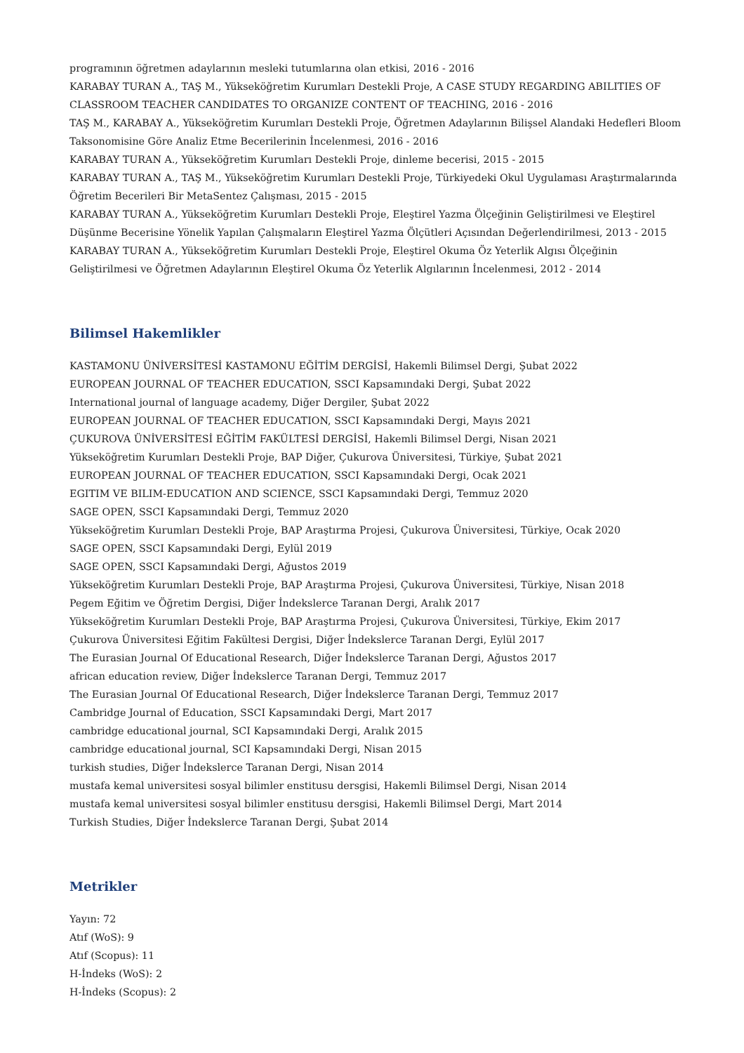programının öğretmen adaylarının mesleki tutumlarına olan etkisi, 2016 - 2016
KARABAY TURAN A., TAŞ M., Yükseköğretim Kurumları Destekli Proje, A CASE STUDY REGARDING ABILITIES OF CLASSROOM TEACHER CANDIDATES TO ORGANIZE CONTENT OF TEACHING, 2016 - 2016
TAŞ M., KARABAY A., Yükseköğretim Kurumları Destekli Proje, Öğretmen Adaylarının Bilişsel Alandaki Hedefleri Bloom Taksonomisine Göre Analiz Etme Becerilerinin İncelenmesi, 2016 - 2016
KARABAY TURAN A., Yükseköğretim Kurumları Destekli Proje, dinleme becerisi, 2015 - 2015
KARABAY TURAN A., TAŞ M., Yükseköğretim Kurumları Destekli Proje, Türkiyedeki Okul Uygulaması Araştırmalarında Öğretim Becerileri Bir MetaSentez Çalışması, 2015 - 2015
KARABAY TURAN A., Yükseköğretim Kurumları Destekli Proje, Eleştirel Yazma Ölçeğinin Geliştirilmesi ve Eleştirel Düşünme Becerisine Yönelik Yapılan Çalışmaların Eleştirel Yazma Ölçütleri Açısından Değerlendirilmesi, 2013 - 2015
KARABAY TURAN A., Yükseköğretim Kurumları Destekli Proje, Eleştirel Okuma Öz Yeterlik Algısı Ölçeğinin Geliştirilmesi ve Öğretmen Adaylarının Eleştirel Okuma Öz Yeterlik Algılarının İncelenmesi, 2012 - 2014
Bilimsel Hakemlikler
KASTAMONU ÜNİVERSİTESİ KASTAMONU EĞİTİM DERGİSİ, Hakemli Bilimsel Dergi, Şubat 2022
EUROPEAN JOURNAL OF TEACHER EDUCATION, SSCI Kapsamındaki Dergi, Şubat 2022
International journal of language academy, Diğer Dergiler, Şubat 2022
EUROPEAN JOURNAL OF TEACHER EDUCATION, SSCI Kapsamındaki Dergi, Mayıs 2021
ÇUKUROVA ÜNİVERSİTESİ EĞİTİM FAKÜLTESİ DERGİSİ, Hakemli Bilimsel Dergi, Nisan 2021
Yükseköğretim Kurumları Destekli Proje, BAP Diğer, Çukurova Üniversitesi, Türkiye, Şubat 2021
EUROPEAN JOURNAL OF TEACHER EDUCATION, SSCI Kapsamındaki Dergi, Ocak 2021
EGITIM VE BILIM-EDUCATION AND SCIENCE, SSCI Kapsamındaki Dergi, Temmuz 2020
SAGE OPEN, SSCI Kapsamındaki Dergi, Temmuz 2020
Yükseköğretim Kurumları Destekli Proje, BAP Araştırma Projesi, Çukurova Üniversitesi, Türkiye, Ocak 2020
SAGE OPEN, SSCI Kapsamındaki Dergi, Eylül 2019
SAGE OPEN, SSCI Kapsamındaki Dergi, Ağustos 2019
Yükseköğretim Kurumları Destekli Proje, BAP Araştırma Projesi, Çukurova Üniversitesi, Türkiye, Nisan 2018
Pegem Eğitim ve Öğretim Dergisi, Diğer İndekslerce Taranan Dergi, Aralık 2017
Yükseköğretim Kurumları Destekli Proje, BAP Araştırma Projesi, Çukurova Üniversitesi, Türkiye, Ekim 2017
Çukurova Üniversitesi Eğitim Fakültesi Dergisi, Diğer İndekslerce Taranan Dergi, Eylül 2017
The Eurasian Journal Of Educational Research, Diğer İndekslerce Taranan Dergi, Ağustos 2017
african education review, Diğer İndekslerce Taranan Dergi, Temmuz 2017
The Eurasian Journal Of Educational Research, Diğer İndekslerce Taranan Dergi, Temmuz 2017
Cambridge Journal of Education, SSCI Kapsamındaki Dergi, Mart 2017
cambridge educational journal, SCI Kapsamındaki Dergi, Aralık 2015
cambridge educational journal, SCI Kapsamındaki Dergi, Nisan 2015
turkish studies, Diğer İndekslerce Taranan Dergi, Nisan 2014
mustafa kemal universitesi sosyal bilimler enstitusu dersgisi, Hakemli Bilimsel Dergi, Nisan 2014
mustafa kemal universitesi sosyal bilimler enstitusu dersgisi, Hakemli Bilimsel Dergi, Mart 2014
Turkish Studies, Diğer İndekslerce Taranan Dergi, Şubat 2014
Metrikler
Yayın: 72
Atıf (WoS): 9
Atıf (Scopus): 11
H-İndeks (WoS): 2
H-İndeks (Scopus): 2